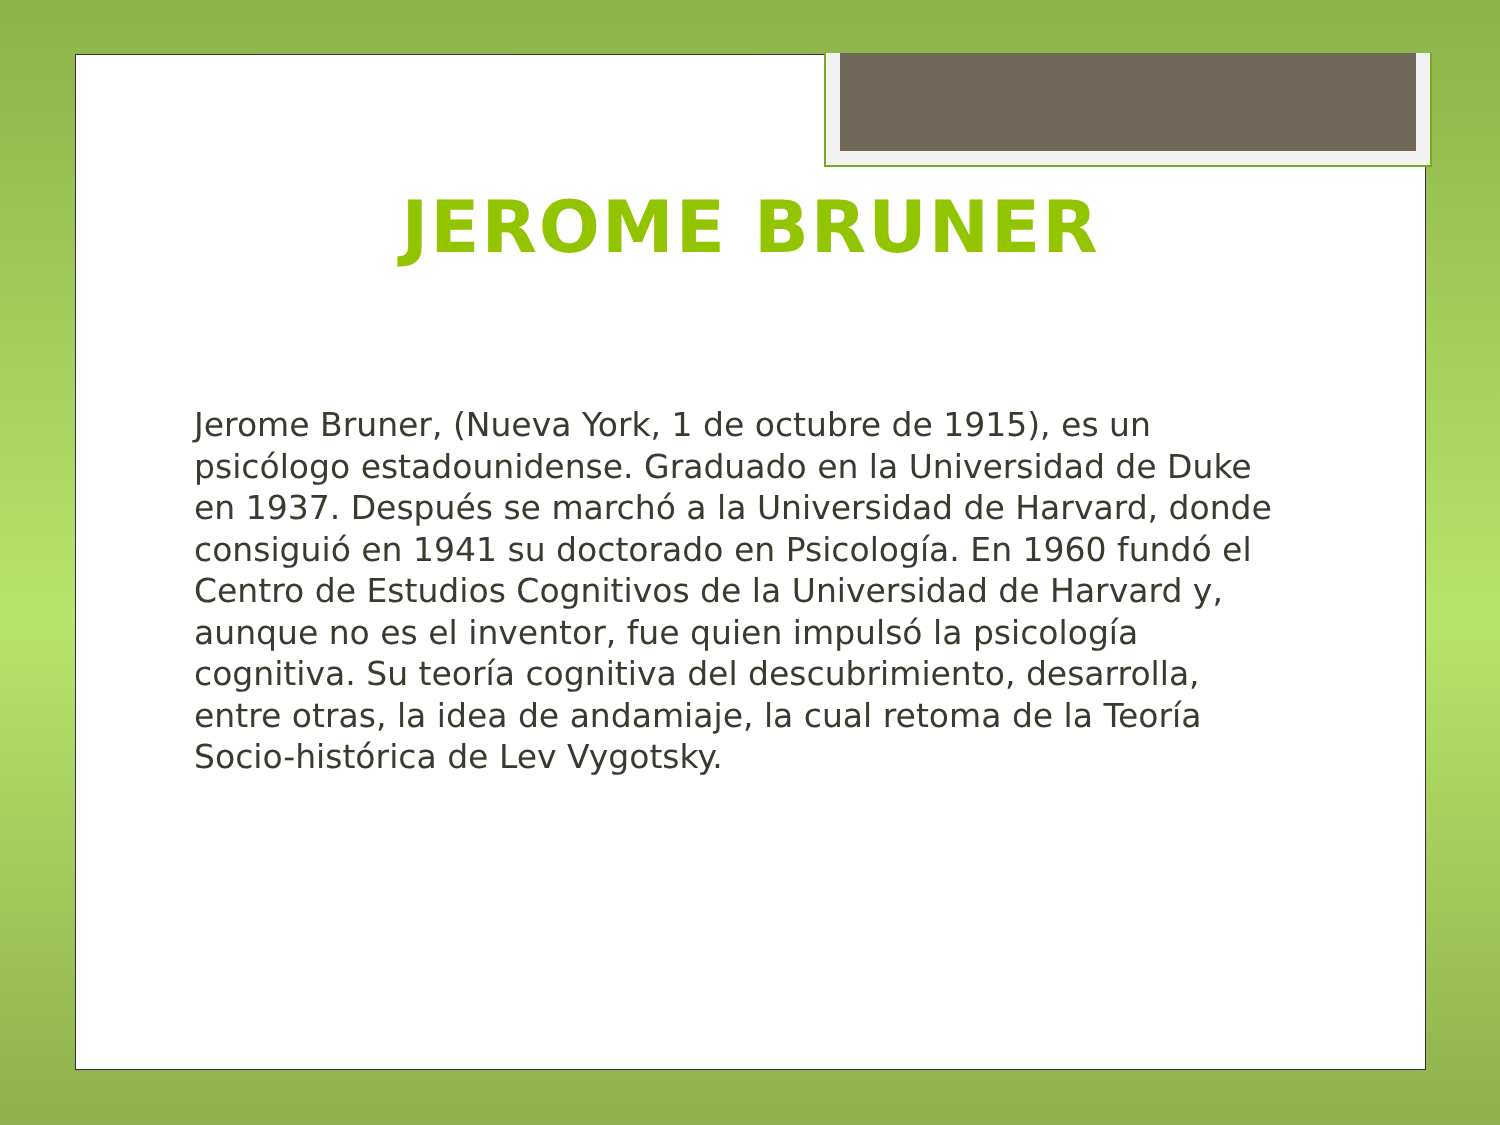JEROME BRUNER
Jerome Bruner, (Nueva York, 1 de octubre de 1915), es un psicólogo estadounidense. Graduado en la Universidad de Duke en 1937. Después se marchó a la Universidad de Harvard, donde consiguió en 1941 su doctorado en Psicología. En 1960 fundó el Centro de Estudios Cognitivos de la Universidad de Harvard y, aunque no es el inventor, fue quien impulsó la psicología cognitiva. Su teoría cognitiva del descubrimiento, desarrolla, entre otras, la idea de andamiaje, la cual retoma de la Teoría Socio-histórica de Lev Vygotsky.